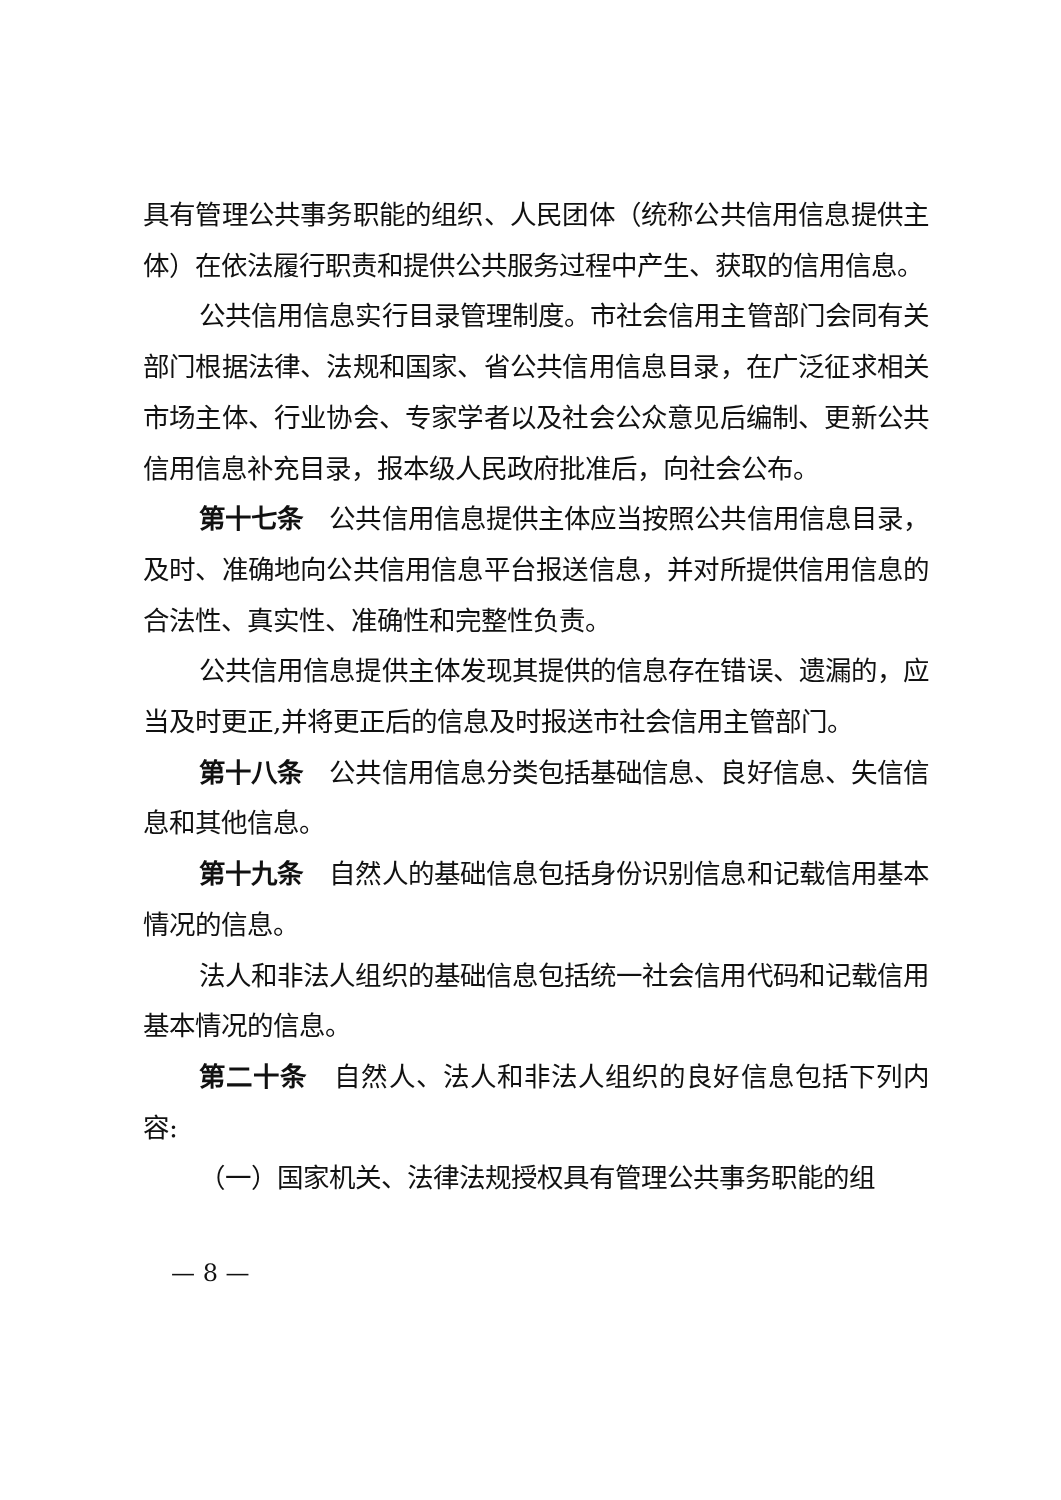具有管理公共事务职能的组织、人民团体（统称公共信用信息提供主体）在依法履行职责和提供公共服务过程中产生、获取的信用信息。
公共信用信息实行目录管理制度。市社会信用主管部门会同有关部门根据法律、法规和国家、省公共信用信息目录，在广泛征求相关市场主体、行业协会、专家学者以及社会公众意见后编制、更新公共信用信息补充目录，报本级人民政府批准后，向社会公布。
第十七条　公共信用信息提供主体应当按照公共信用信息目录，及时、准确地向公共信用信息平台报送信息，并对所提供信用信息的合法性、真实性、准确性和完整性负责。
公共信用信息提供主体发现其提供的信息存在错误、遗漏的，应当及时更正,并将更正后的信息及时报送市社会信用主管部门。
第十八条　公共信用信息分类包括基础信息、良好信息、失信信息和其他信息。
第十九条　自然人的基础信息包括身份识别信息和记载信用基本情况的信息。
法人和非法人组织的基础信息包括统一社会信用代码和记载信用基本情况的信息。
第二十条　自然人、法人和非法人组织的良好信息包括下列内容:
（一）国家机关、法律法规授权具有管理公共事务职能的组
— 8 —